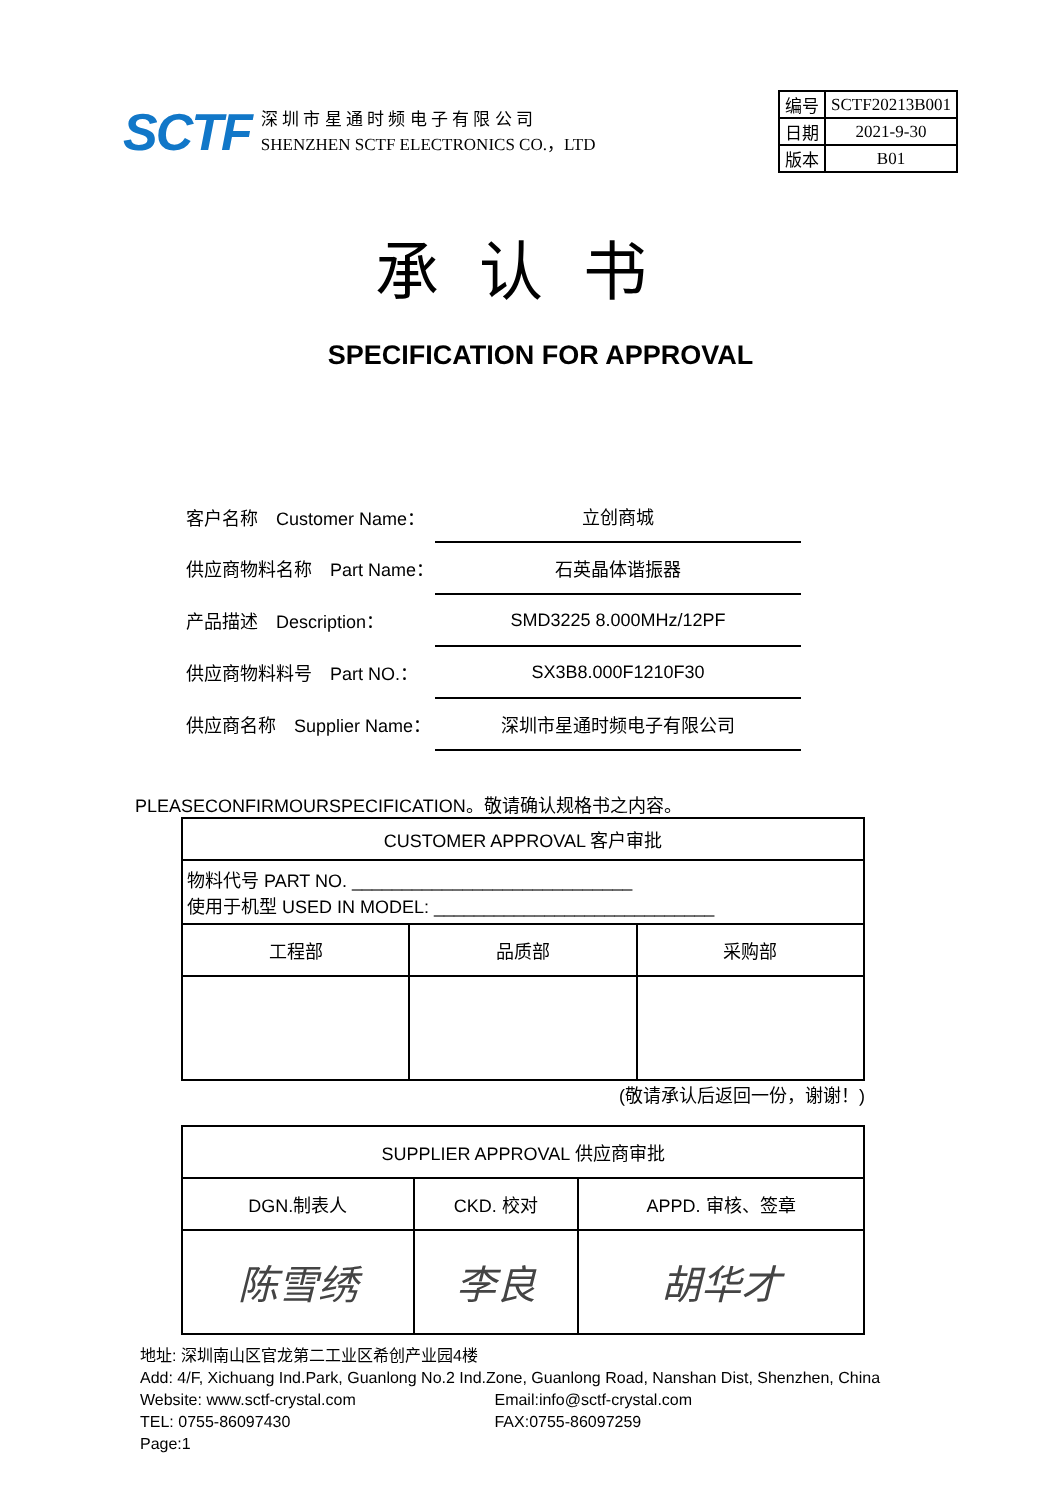SCTF
深 圳 市 星 通 时 频 电 子 有 限 公 司
SHENZHEN SCTF ELECTRONICS CO.，LTD
| 编号 | SCTF20213B001 |
| 日期 | 2021-9-30 |
| 版本 | B01 |
承认书
SPECIFICATION FOR APPROVAL
| 客户名称 Customer Name： | 立创商城 |
| 供应商物料名称 Part Name： | 石英晶体谐振器 |
| 产品描述 Description： | SMD3225 8.000MHz/12PF |
| 供应商物料料号 Part NO.： | SX3B8.000F1210F30 |
| 供应商名称 Supplier Name： | 深圳市星通时频电子有限公司 |
PLEASECONFIRMOURSPECIFICATION。敬请确认规格书之内容。
| CUSTOMER APPROVAL 客户审批 | | |
| 物料代号 PART NO. ____________________________ 使用于机型 USED IN MODEL: ____________________________ | | |
| 工程部 | 品质部 | 采购部 |
(敬请承认后返回一份，谢谢！)
| SUPPLIER APPROVAL 供应商审批 | | |
| DGN.制表人 | CKD. 校对 | APPD. 审核、签章 |
| 陈雪绣 | 李良 | 胡华才 |
地址: 深圳南山区官龙第二工业区希创产业园4楼
Add: 4/F, Xichuang Ind.Park, Guanlong No.2 Ind.Zone, Guanlong Road, Nanshan Dist, Shenzhen, China
Website: www.sctf-crystal.com Email:info@sctf-crystal.com
TEL: 0755-86097430 FAX:0755-86097259 Page:1